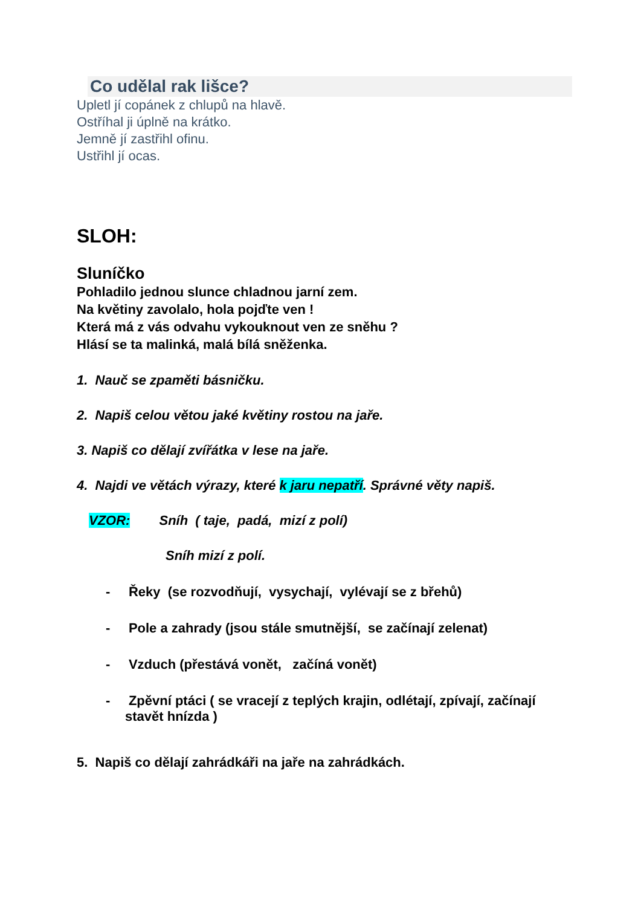Co udělal rak lišce?
Upletl jí copánek z chlupů na hlavě.
Ostříhal ji úplně na krátko.
Jemně jí zastřihl ofinu.
Ustřihl jí ocas.
SLOH:
Sluníčko
Pohladilo jednou slunce chladnou jarní zem.
Na květiny zavolalo, hola pojďte ven !
Která má z vás odvahu vykouknout ven ze sněhu ?
Hlásí se ta malinká, malá bílá sněženka.
1. Nauč se zpaměti básničku.
2. Napiš celou větou jaké květiny rostou na jaře.
3. Napiš co dělají zvířátka v lese na jaře.
4. Najdi ve větách výrazy, které k jaru nepatří. Správné věty napiš.
VZOR: Sníh ( taje, padá, mizí z polí)
Sníh mizí z polí.
- Řeky (se rozvodňují, vysychají, vylévají se z břehů)
- Pole a zahrady (jsou stále smutnější, se začínají zelenat)
- Vzduch (přestává vonět, začíná vonět)
- Zpěvní ptáci ( se vracejí z teplých krajin, odlétají, zpívají, začínají stavět hnízda )
5. Napiš co dělají zahrádkáři na jaře na zahrádkách.